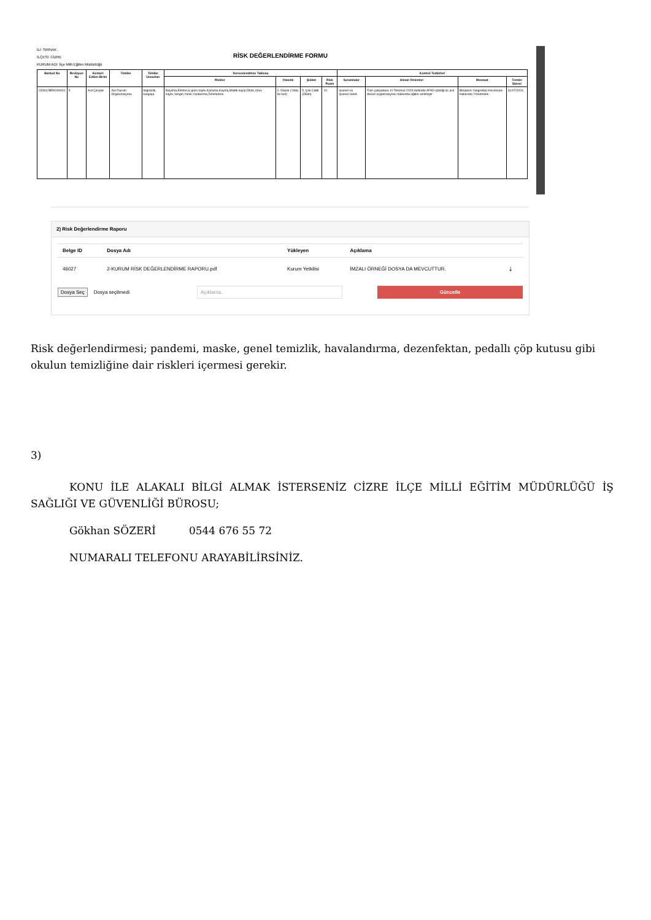RİSK DEĞERLENDİRME FORMU
İLİ: SIRNAK
İLÇESİ: CİZRE
KURUM ADI: İlçe Milli Eğitim Müdürlüğü
| Barkod No | Revizyon No | Kontorl Edilen Birim | Tehlike | Tehlike Unsurları | Derecelendirme Tablosu | | | | Kontrol Tedbirleri | | | |
| --- | --- | --- | --- | --- | --- | --- | --- | --- | --- | --- | --- | --- |
| | | | | | Riskler | Olasılık | Şiddet | Risk Puanı | Sorumlular | Alınan Önlemler | Mevzuat | Termin Süresi |
| 232812BRK000001 | 5 | Acil Çıkışlar | Acil Durum Organizasyonu | bilgisizlik, kargaşa | Bayılma,Ezilme,İş gücü kaybı,Kanama,Kayma,Maddi kayıp,Ölüm,Uzuv kaybı,Yangın,Yanık,Yaralanma,Zehirlenme | 2. Düşük (Yılda bir kez) | 5. Çok Ciddi (Ölüm) | 10 | İşveren ve İşveren Vekili | Tüm çalışanlara 10 Temmuz 2023 tarihinde AFAD işbirliği ile acil durum organizasyonu hakkında eğitim verilmiştir | Binaların Yangından Korunması Hakkında Yönetmelik | 31/07/2024 |
2) Risk Değerlendirme Raporu
| Belge ID | Dosya Adı | Yükleyen | Açıklama | |
| --- | --- | --- | --- | --- |
| 46027 | 2-KURUM RİSK DEĞERLENDİRME RAPORU.pdf | Kurum Yetkilisi | İMZALI ÖRNEĞİ DOSYA DA MEVCUTTUR. | ⤓ |
Dosya Seç Dosya seçilmedi
Açıklama.. Güncelle
Risk değerlendirmesi; pandemi, maske, genel temizlik, havalandırma, dezenfektan, pedallı çöp kutusu gibi okulun temizliğine dair riskleri içermesi gerekir.
3)
KONU İLE ALAKALI BİLGİ ALMAK İSTERSENİZ CİZRE İLÇE MİLLİ EĞİTİM MÜDÜRLÜĞÜ İŞ SAĞLIĞI VE GÜVENLİĞİ BÜROSU;
Gökhan SÖZERİ 0544 676 55 72
NUMARALI TELEFONU ARAYABİLİRSİNİZ.